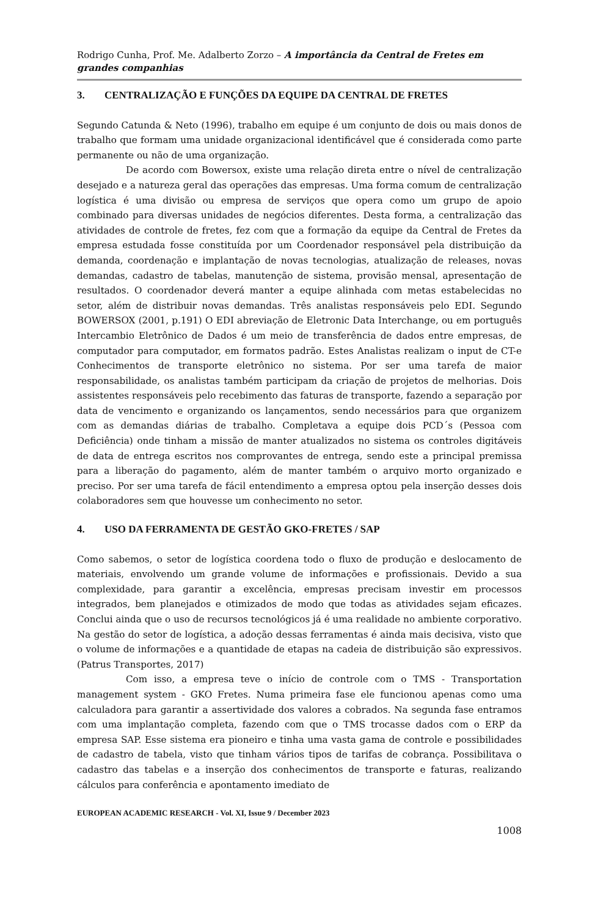Rodrigo Cunha, Prof. Me. Adalberto Zorzo – A importância da Central de Fretes em grandes companhias
3. CENTRALIZAÇÃO E FUNÇÕES DA EQUIPE DA CENTRAL DE FRETES
Segundo Catunda & Neto (1996), trabalho em equipe é um conjunto de dois ou mais donos de trabalho que formam uma unidade organizacional identificável que é considerada como parte permanente ou não de uma organização.
De acordo com Bowersox, existe uma relação direta entre o nível de centralização desejado e a natureza geral das operações das empresas. Uma forma comum de centralização logística é uma divisão ou empresa de serviços que opera como um grupo de apoio combinado para diversas unidades de negócios diferentes. Desta forma, a centralização das atividades de controle de fretes, fez com que a formação da equipe da Central de Fretes da empresa estudada fosse constituída por um Coordenador responsável pela distribuição da demanda, coordenação e implantação de novas tecnologias, atualização de releases, novas demandas, cadastro de tabelas, manutenção de sistema, provisão mensal, apresentação de resultados. O coordenador deverá manter a equipe alinhada com metas estabelecidas no setor, além de distribuir novas demandas. Três analistas responsáveis pelo EDI. Segundo BOWERSOX (2001, p.191) O EDI abreviação de Eletronic Data Interchange, ou em português Intercambio Eletrônico de Dados é um meio de transferência de dados entre empresas, de computador para computador, em formatos padrão. Estes Analistas realizam o input de CT-e Conhecimentos de transporte eletrônico no sistema. Por ser uma tarefa de maior responsabilidade, os analistas também participam da criação de projetos de melhorias. Dois assistentes responsáveis pelo recebimento das faturas de transporte, fazendo a separação por data de vencimento e organizando os lançamentos, sendo necessários para que organizem com as demandas diárias de trabalho. Completava a equipe dois PCD´s (Pessoa com Deficiência) onde tinham a missão de manter atualizados no sistema os controles digitáveis de data de entrega escritos nos comprovantes de entrega, sendo este a principal premissa para a liberação do pagamento, além de manter também o arquivo morto organizado e preciso. Por ser uma tarefa de fácil entendimento a empresa optou pela inserção desses dois colaboradores sem que houvesse um conhecimento no setor.
4. USO DA FERRAMENTA DE GESTÃO GKO-FRETES / SAP
Como sabemos, o setor de logística coordena todo o fluxo de produção e deslocamento de materiais, envolvendo um grande volume de informações e profissionais. Devido a sua complexidade, para garantir a excelência, empresas precisam investir em processos integrados, bem planejados e otimizados de modo que todas as atividades sejam eficazes. Conclui ainda que o uso de recursos tecnológicos já é uma realidade no ambiente corporativo. Na gestão do setor de logística, a adoção dessas ferramentas é ainda mais decisiva, visto que o volume de informações e a quantidade de etapas na cadeia de distribuição são expressivos. (Patrus Transportes, 2017)
Com isso, a empresa teve o início de controle com o TMS - Transportation management system - GKO Fretes. Numa primeira fase ele funcionou apenas como uma calculadora para garantir a assertividade dos valores a cobrados. Na segunda fase entramos com uma implantação completa, fazendo com que o TMS trocasse dados com o ERP da empresa SAP. Esse sistema era pioneiro e tinha uma vasta gama de controle e possibilidades de cadastro de tabela, visto que tinham vários tipos de tarifas de cobrança. Possibilitava o cadastro das tabelas e a inserção dos conhecimentos de transporte e faturas, realizando cálculos para conferência e apontamento imediato de
EUROPEAN ACADEMIC RESEARCH - Vol. XI, Issue 9 / December 2023
1008